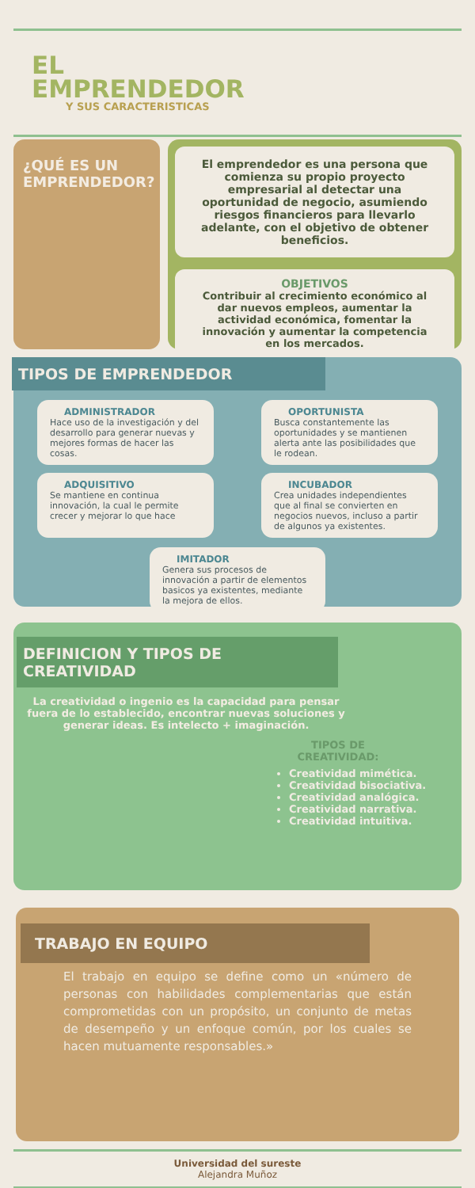EL
EMPRENDEDOR
Y SUS CARACTERISTICAS
¿QUÉ ES UN EMPRENDEDOR?
El emprendedor es una persona que comienza su propio proyecto empresarial al detectar una oportunidad de negocio, asumiendo riesgos financieros para llevarlo adelante, con el objetivo de obtener beneficios.
OBJETIVOS
Contribuir al crecimiento económico al dar nuevos empleos, aumentar la actividad económica, fomentar la innovación y aumentar la competencia en los mercados.
TIPOS DE EMPRENDEDOR
ADMINISTRADOR
Hace uso de la investigación y del desarrollo para generar nuevas y mejores formas de hacer las cosas.
OPORTUNISTA
Busca constantemente las oportunidades y se mantienen alerta ante las posibilidades que le rodean.
ADQUISITIVO
Se mantiene en continua innovación, la cual le permite crecer y mejorar lo que hace
INCUBADOR
Crea unidades independientes que al final se convierten en negocios nuevos, incluso a partir de algunos ya existentes.
IMITADOR
Genera sus procesos de innovación a partir de elementos basicos ya existentes, mediante la mejora de ellos.
DEFINICION Y TIPOS DE CREATIVIDAD
La creatividad o ingenio es la capacidad para pensar fuera de lo establecido, encontrar nuevas soluciones y generar ideas. Es intelecto + imaginación.
TIPOS DE CREATIVIDAD:
Creatividad mimética.
Creatividad bisociativa.
Creatividad analógica.
Creatividad narrativa.
Creatividad intuitiva.
TRABAJO EN EQUIPO
El trabajo en equipo se define como un «número de personas con habilidades complementarias que están comprometidas con un propósito, un conjunto de metas de desempeño y un enfoque común, por los cuales se hacen mutuamente responsables.»
Universidad del sureste
Alejandra Muñoz